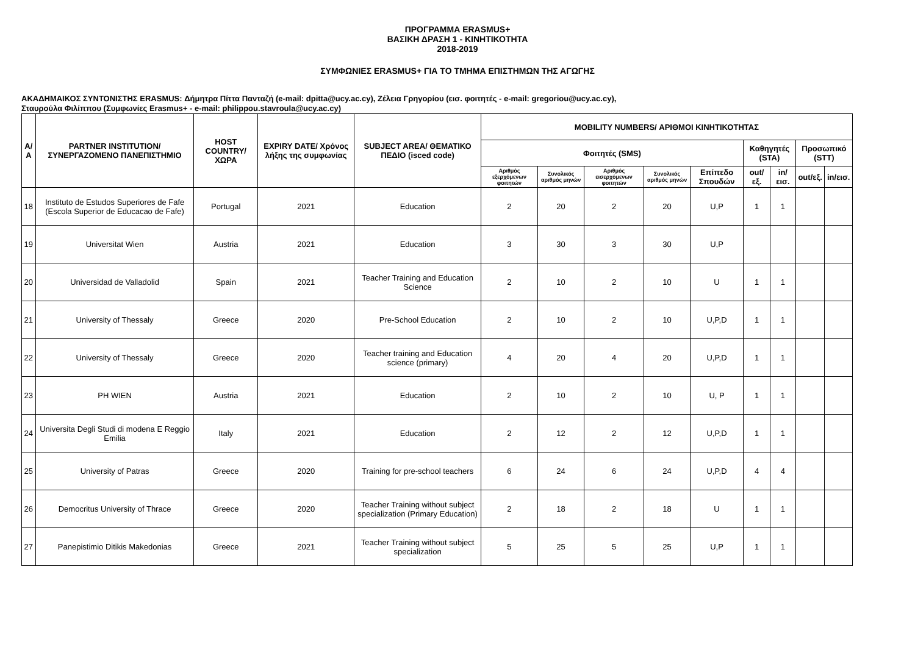ΠΡΟΓΡΑΜΜΑ ERASMUS+
ΒΑΣΙΚΗ ΔΡΑΣΗ 1 - ΚΙΝΗΤΙΚΟΤΗΤΑ
2018-2019
ΣΥΜΦΩΝΙΕΣ ERASMUS+ ΓΙΑ ΤΟ ΤΜΗΜΑ ΕΠΙΣΤΗΜΩΝ ΤΗΣ ΑΓΩΓΗΣ
ΑΚΑΔΗΜΑΙΚΟΣ ΣΥΝΤΟΝΙΣΤΗΣ ERASMUS: Δήμητρα Πίττα Πανταζή (e-mail: dpitta@ucy.ac.cy), Ζέλεια Γρηγορίου (εισ. φοιτητές - e-mail: gregoriou@ucy.ac.cy),
Σταυρούλα Φιλίππου (Συμφωνίες Erasmus+ - e-mail: philippou.stavroula@ucy.ac.cy)
| Α/Α | PARTNER INSTITUTION/ ΣΥΝΕΡΓΑΖΟΜΕΝΟ ΠΑΝΕΠΙΣΤΗΜΙΟ | HOST COUNTRY/ ΧΩΡΑ | EXPIRY DATE/ Χρόνος λήξης της συμφωνίας | SUBJECT AREA/ ΘΕΜΑΤΙΚΟ ΠΕΔΙΟ (isced code) | MOBILITY NUMBERS/ ΑΡΙΘΜΟΙ ΚΙΝΗΤΙΚΟΤΗΤΑΣ | | | | | | | | |
| --- | --- | --- | --- | --- | --- | --- | --- | --- | --- | --- | --- | --- | --- |
| | | | | | Φοιτητές (SMS) | | | | | Καθηγητές (STA) | | Προσωπικό (STT) | |
| | | | | | Αριθμός εξερχόμενων φοιτητών | Συνολικός αριθμός μηνών | Αριθμός εισερχόμενων φοιτητών | Συνολικός αριθμός μηνών | Επίπεδο Σπουδών | out/εξ. | in/εισ. | out/εξ. | in/εισ. |
| 18 | Instituto de Estudos Superiores de Fafe (Escola Superior de Educacao de Fafe) | Portugal | 2021 | Education | 2 | 20 | 2 | 20 | U,P | 1 | 1 | | |
| 19 | Universitat Wien | Austria | 2021 | Education | 3 | 30 | 3 | 30 | U,P | | | | |
| 20 | Universidad de Valladolid | Spain | 2021 | Teacher Training and Education Science | 2 | 10 | 2 | 10 | U | 1 | 1 | | |
| 21 | University of Thessaly | Greece | 2020 | Pre-School Education | 2 | 10 | 2 | 10 | U,P,D | 1 | 1 | | |
| 22 | University of Thessaly | Greece | 2020 | Teacher training and Education science (primary) | 4 | 20 | 4 | 20 | U,P,D | 1 | 1 | | |
| 23 | PH WIEN | Austria | 2021 | Education | 2 | 10 | 2 | 10 | U, P | 1 | 1 | | |
| 24 | Universita Degli Studi di modena E Reggio Emilia | Italy | 2021 | Education | 2 | 12 | 2 | 12 | U,P,D | 1 | 1 | | |
| 25 | University of Patras | Greece | 2020 | Training for pre-school teachers | 6 | 24 | 6 | 24 | U,P,D | 4 | 4 | | |
| 26 | Democritus University of Thrace | Greece | 2020 | Teacher Training without subject specialization (Primary Education) | 2 | 18 | 2 | 18 | U | 1 | 1 | | |
| 27 | Panepistimio Ditikis Makedonias | Greece | 2021 | Teacher Training without subject specialization | 5 | 25 | 5 | 25 | U,P | 1 | 1 | | |